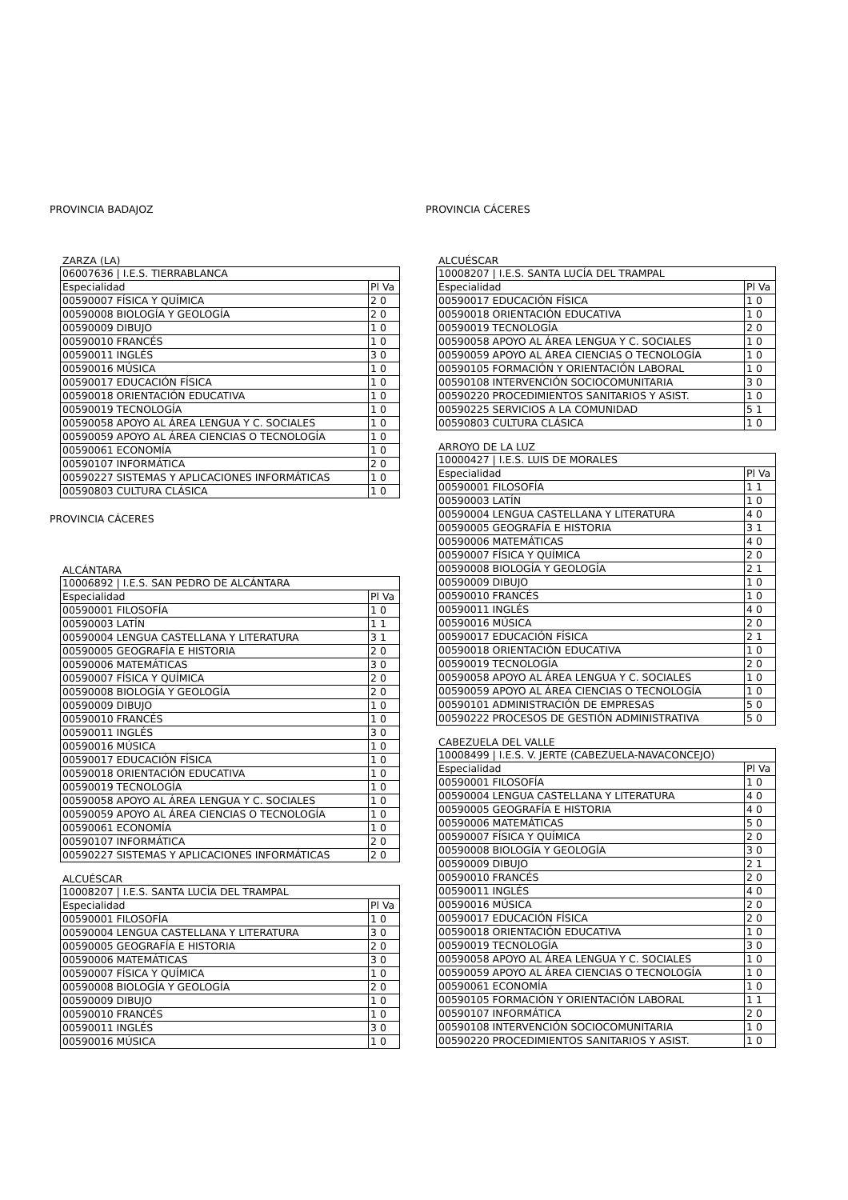PROVINCIA BADAJOZ
ZARZA (LA)
| 06007636 / I.E.S. TIERRABLANCA | |
| Especialidad | Pl Va |
| 00590007 FÍSICA Y QUÍMICA | 2 0 |
| 00590008 BIOLOGÍA Y GEOLOGÍA | 2 0 |
| 00590009 DIBUJO | 1 0 |
| 00590010 FRANCÉS | 1 0 |
| 00590011 INGLÉS | 3 0 |
| 00590016 MÚSICA | 1 0 |
| 00590017 EDUCACIÓN FÍSICA | 1 0 |
| 00590018 ORIENTACIÓN EDUCATIVA | 1 0 |
| 00590019 TECNOLOGÍA | 1 0 |
| 00590058 APOYO AL ÁREA LENGUA Y C. SOCIALES | 1 0 |
| 00590059 APOYO AL ÁREA CIENCIAS O TECNOLOGÍA | 1 0 |
| 00590061 ECONOMÍA | 1 0 |
| 00590107 INFORMÁTICA | 2 0 |
| 00590227 SISTEMAS Y APLICACIONES INFORMÁTICAS | 1 0 |
| 00590803 CULTURA CLÁSICA | 1 0 |
PROVINCIA CÁCERES
ALCÁNTARA
| 10006892 / I.E.S. SAN PEDRO DE ALCÁNTARA | |
| Especialidad | Pl Va |
| 00590001 FILOSOFÍA | 1 0 |
| 00590003 LATÍN | 1 1 |
| 00590004 LENGUA CASTELLANA Y LITERATURA | 3 1 |
| 00590005 GEOGRAFÍA E HISTORIA | 2 0 |
| 00590006 MATEMÁTICAS | 3 0 |
| 00590007 FÍSICA Y QUÍMICA | 2 0 |
| 00590008 BIOLOGÍA Y GEOLOGÍA | 2 0 |
| 00590009 DIBUJO | 1 0 |
| 00590010 FRANCÉS | 1 0 |
| 00590011 INGLÉS | 3 0 |
| 00590016 MÚSICA | 1 0 |
| 00590017 EDUCACIÓN FÍSICA | 1 0 |
| 00590018 ORIENTACIÓN EDUCATIVA | 1 0 |
| 00590019 TECNOLOGÍA | 1 0 |
| 00590058 APOYO AL ÁREA LENGUA Y C. SOCIALES | 1 0 |
| 00590059 APOYO AL ÁREA CIENCIAS O TECNOLOGÍA | 1 0 |
| 00590061 ECONOMÍA | 1 0 |
| 00590107 INFORMÁTICA | 2 0 |
| 00590227 SISTEMAS Y APLICACIONES INFORMÁTICAS | 2 0 |
ALCUÉSCAR
| 10008207 / I.E.S. SANTA LUCÍA DEL TRAMPAL | |
| Especialidad | Pl Va |
| 00590001 FILOSOFÍA | 1 0 |
| 00590004 LENGUA CASTELLANA Y LITERATURA | 3 0 |
| 00590005 GEOGRAFÍA E HISTORIA | 2 0 |
| 00590006 MATEMÁTICAS | 3 0 |
| 00590007 FÍSICA Y QUÍMICA | 1 0 |
| 00590008 BIOLOGÍA Y GEOLOGÍA | 2 0 |
| 00590009 DIBUJO | 1 0 |
| 00590010 FRANCÉS | 1 0 |
| 00590011 INGLÉS | 3 0 |
| 00590016 MÚSICA | 1 0 |
PROVINCIA CÁCERES
ALCUÉSCAR
| 10008207 / I.E.S. SANTA LUCÍA DEL TRAMPAL | |
| Especialidad | Pl Va |
| 00590017 EDUCACIÓN FÍSICA | 1 0 |
| 00590018 ORIENTACIÓN EDUCATIVA | 1 0 |
| 00590019 TECNOLOGÍA | 2 0 |
| 00590058 APOYO AL ÁREA LENGUA Y C. SOCIALES | 1 0 |
| 00590059 APOYO AL ÁREA CIENCIAS O TECNOLOGÍA | 1 0 |
| 00590105 FORMACIÓN Y ORIENTACIÓN LABORAL | 1 0 |
| 00590108 INTERVENCIÓN SOCIOCOMUNITARIA | 3 0 |
| 00590220 PROCEDIMIENTOS SANITARIOS Y ASIST. | 1 0 |
| 00590225 SERVICIOS A LA COMUNIDAD | 5 1 |
| 00590803 CULTURA CLÁSICA | 1 0 |
ARROYO DE LA LUZ
| 10000427 / I.E.S. LUIS DE MORALES | |
| Especialidad | Pl Va |
| 00590001 FILOSOFÍA | 1 1 |
| 00590003 LATÍN | 1 0 |
| 00590004 LENGUA CASTELLANA Y LITERATURA | 4 0 |
| 00590005 GEOGRAFÍA E HISTORIA | 3 1 |
| 00590006 MATEMÁTICAS | 4 0 |
| 00590007 FÍSICA Y QUÍMICA | 2 0 |
| 00590008 BIOLOGÍA Y GEOLOGÍA | 2 1 |
| 00590009 DIBUJO | 1 0 |
| 00590010 FRANCÉS | 1 0 |
| 00590011 INGLÉS | 4 0 |
| 00590016 MÚSICA | 2 0 |
| 00590017 EDUCACIÓN FÍSICA | 2 1 |
| 00590018 ORIENTACIÓN EDUCATIVA | 1 0 |
| 00590019 TECNOLOGÍA | 2 0 |
| 00590058 APOYO AL ÁREA LENGUA Y C. SOCIALES | 1 0 |
| 00590059 APOYO AL ÁREA CIENCIAS O TECNOLOGÍA | 1 0 |
| 00590101 ADMINISTRACIÓN DE EMPRESAS | 5 0 |
| 00590222 PROCESOS DE GESTIÓN ADMINISTRATIVA | 5 0 |
CABEZUELA DEL VALLE
| 10008499 / I.E.S. V. JERTE (CABEZUELA-NAVACONCEJO) | |
| Especialidad | Pl Va |
| 00590001 FILOSOFÍA | 1 0 |
| 00590004 LENGUA CASTELLANA Y LITERATURA | 4 0 |
| 00590005 GEOGRAFÍA E HISTORIA | 4 0 |
| 00590006 MATEMÁTICAS | 5 0 |
| 00590007 FÍSICA Y QUÍMICA | 2 0 |
| 00590008 BIOLOGÍA Y GEOLOGÍA | 3 0 |
| 00590009 DIBUJO | 2 1 |
| 00590010 FRANCÉS | 2 0 |
| 00590011 INGLÉS | 4 0 |
| 00590016 MÚSICA | 2 0 |
| 00590017 EDUCACIÓN FÍSICA | 2 0 |
| 00590018 ORIENTACIÓN EDUCATIVA | 1 0 |
| 00590019 TECNOLOGÍA | 3 0 |
| 00590058 APOYO AL ÁREA LENGUA Y C. SOCIALES | 1 0 |
| 00590059 APOYO AL ÁREA CIENCIAS O TECNOLOGÍA | 1 0 |
| 00590061 ECONOMÍA | 1 0 |
| 00590105 FORMACIÓN Y ORIENTACIÓN LABORAL | 1 1 |
| 00590107 INFORMÁTICA | 2 0 |
| 00590108 INTERVENCIÓN SOCIOCOMUNITARIA | 1 0 |
| 00590220 PROCEDIMIENTOS SANITARIOS Y ASIST. | 1 0 |